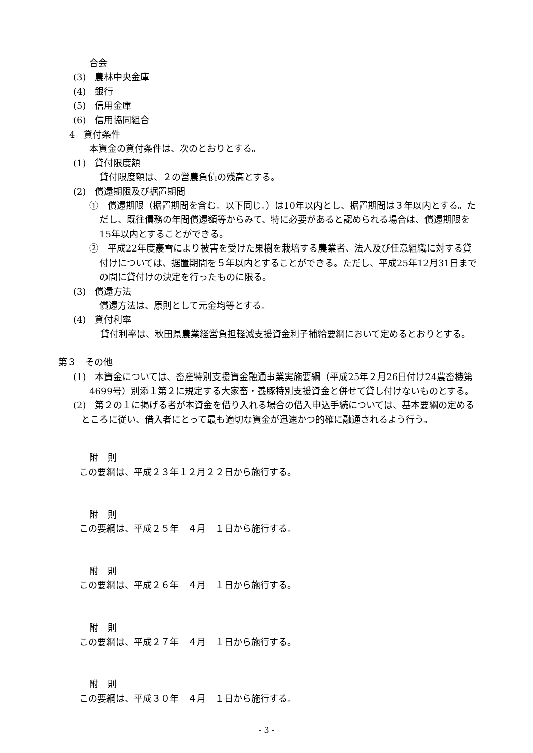合会
(3)　農林中央金庫
(4)　銀行
(5)　信用金庫
(6)　信用協同組合
4　貸付条件
本資金の貸付条件は、次のとおりとする。
(1)　貸付限度額
貸付限度額は、２の営農負債の残高とする。
(2)　償還期限及び据置期間
①　償還期限（据置期間を含む。以下同じ。）は10年以内とし、据置期間は３年以内とする。ただし、既往債務の年間償還額等からみて、特に必要があると認められる場合は、償還期限を15年以内とすることができる。
②　平成22年度豪雪により被害を受けた果樹を栽培する農業者、法人及び任意組織に対する貸付けについては、据置期間を５年以内とすることができる。ただし、平成25年12月31日までの間に貸付けの決定を行ったものに限る。
(3)　償還方法
償還方法は、原則として元金均等とする。
(4)　貸付利率
貸付利率は、秋田県農業経営負担軽減支援資金利子補給要綱において定めるとおりとする。
第３　その他
(1)　本資金については、畜産特別支援資金融通事業実施要綱（平成25年２月26日付け24農畜機第4699号）別添１第２に規定する大家畜・養豚特別支援資金と併せて貸し付けないものとする。
(2)　第２の１に掲げる者が本資金を借り入れる場合の借入申込手続については、基本要綱の定めるところに従い、借入者にとって最も適切な資金が迅速かつ的確に融通されるよう行う。
附　則
この要綱は、平成２３年１２月２２日から施行する。
附　則
この要綱は、平成２５年　４月　１日から施行する。
附　則
この要綱は、平成２６年　４月　１日から施行する。
附　則
この要綱は、平成２７年　４月　１日から施行する。
附　則
この要綱は、平成３０年　４月　１日から施行する。
- 3 -